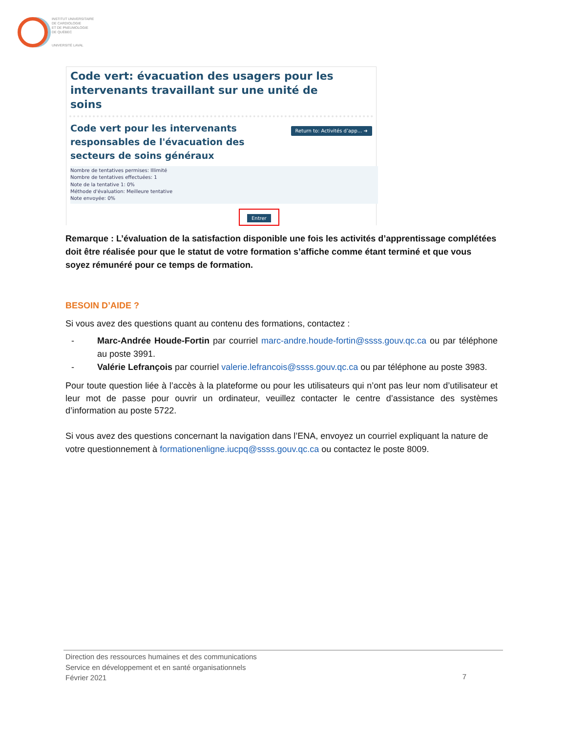INSTITUT UNIVERSITAIRE
DE CARDIOLOGIE
ET DE PNEUMOLOGIE
DE QUÉBEC
UNIVERSITÉ LAVAL
Code vert: évacuation des usagers pour les intervenants travaillant sur une unité de soins
Code vert pour les intervenants
responsables de l'évacuation des
secteurs de soins généraux
Return to: Activités d’app... ➜
Nombre de tentatives permises: Illimité
Nombre de tentatives effectuées: 1
Note de la tentative 1: 0%
Méthode d'évaluation: Meilleure tentative
Note envoyée: 0%
Entrer
Remarque : L’évaluation de la satisfaction disponible une fois les activités d’apprentissage complétées doit être réalisée pour que le statut de votre formation s’affiche comme étant terminé et que vous soyez rémunéré pour ce temps de formation.
BESOIN D’AIDE ?
Si vous avez des questions quant au contenu des formations, contactez :
- Marc-Andrée Houde-Fortin par courriel marc-andre.houde-fortin@ssss.gouv.qc.ca ou par téléphone au poste 3991.
- Valérie Lefrançois par courriel valerie.lefrancois@ssss.gouv.qc.ca ou par téléphone au poste 3983.
Pour toute question liée à l’accès à la plateforme ou pour les utilisateurs qui n’ont pas leur nom d’utilisateur et leur mot de passe pour ouvrir un ordinateur, veuillez contacter le centre d’assistance des systèmes d’information au poste 5722.
Si vous avez des questions concernant la navigation dans l’ENA, envoyez un courriel expliquant la nature de votre questionnement à formationenligne.iucpq@ssss.gouv.qc.ca ou contactez le poste 8009.
Direction des ressources humaines et des communications
Service en développement et en santé organisationnels
Février 2021
7